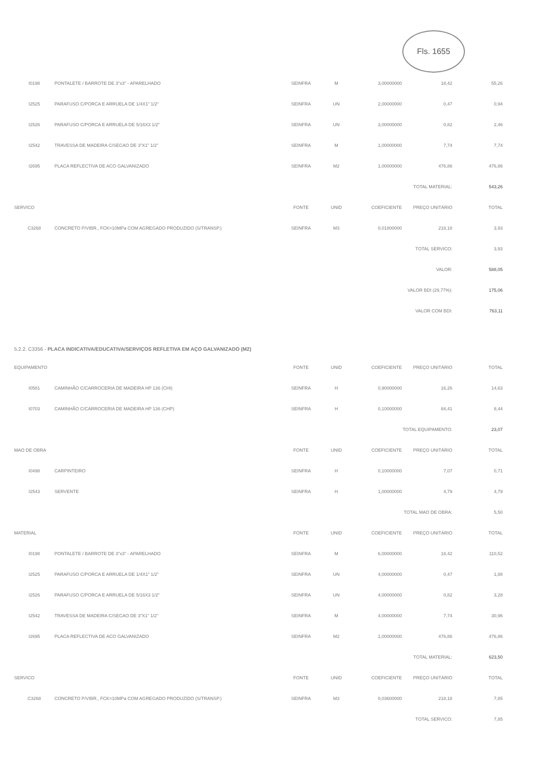Fls. 1655
| I0198 | PONTALETE / BARROTE DE 3"x3" - APARELHADO | SEINFRA | M | 3,00000000 | 18,42 | 55,26 |
| I2525 | PARAFUSO C/PORCA E ARRUELA DE 1/4X1" 1/2" | SEINFRA | UN | 2,00000000 | 0,47 | 0,94 |
| I2526 | PARAFUSO C/PORCA E ARRUELA DE 5/16X3 1/2" | SEINFRA | UN | 3,00000000 | 0,82 | 2,46 |
| I2542 | TRAVESSA DE MADEIRA C/SECAO DE 3"X1" 1/2" | SEINFRA | M | 1,00000000 | 7,74 | 7,74 |
| I2695 | PLACA REFLECTIVA DE ACO GALVANIZADO | SEINFRA | M2 | 1,00000000 | 476,86 | 476,86 |
| TOTAL MATERIAL: | | | | | | 543,26 |
| SERVICO | | FONTE | UNID | COEFICIENTE | PREÇO UNITÁRIO | TOTAL |
| C3268 | CONCRETO P/VIBR., FCK=10MPa COM AGREGADO PRODUZIDO (S/TRANSP.) | SEINFRA | M3 | 0,01800000 | 218,18 | 3,93 |
| TOTAL SERVICO: | | | | | | 3,93 |
| VALOR: | | | | | | 588,05 |
| VALOR BDI (29,77%): | | | | | | 175,06 |
| VALOR COM BDI: | | | | | | 763,11 |
5.2.2. C3356 - PLACA INDICATIVA/EDUCATIVA/SERVIÇOS REFLETIVA EM AÇO GALVANIZADO (M2)
| EQUIPAMENTO | | FONTE | UNID | COEFICIENTE | PREÇO UNITÁRIO | TOTAL |
| --- | --- | --- | --- | --- | --- | --- |
| I0581 | CAMINHÃO C/CARROCERIA DE MADEIRA HP 136 (CHI) | SEINFRA | H | 0,90000000 | 16,26 | 14,63 |
| I0703 | CAMINHÃO C/CARROCERIA DE MADEIRA HP 136 (CHP) | SEINFRA | H | 0,10000000 | 84,41 | 8,44 |
| TOTAL EQUIPAMENTO: | | | | | | 23,07 |
| MAO DE OBRA | | FONTE | UNID | COEFICIENTE | PREÇO UNITÁRIO | TOTAL |
| I0498 | CARPINTEIRO | SEINFRA | H | 0,10000000 | 7,07 | 0,71 |
| I2543 | SERVENTE | SEINFRA | H | 1,00000000 | 4,79 | 4,79 |
| TOTAL MAO DE OBRA: | | | | | | 5,50 |
| MATERIAL | | FONTE | UNID | COEFICIENTE | PREÇO UNITÁRIO | TOTAL |
| I0198 | PONTALETE / BARROTE DE 3"x3" - APARELHADO | SEINFRA | M | 6,00000000 | 18,42 | 110,52 |
| I2525 | PARAFUSO C/PORCA E ARRUELA DE 1/4X1" 1/2" | SEINFRA | UN | 4,00000000 | 0,47 | 1,88 |
| I2526 | PARAFUSO C/PORCA E ARRUELA DE 5/16X3 1/2" | SEINFRA | UN | 4,00000000 | 0,82 | 3,28 |
| I2542 | TRAVESSA DE MADEIRA C/SECAO DE 3"X1" 1/2" | SEINFRA | M | 4,00000000 | 7,74 | 30,96 |
| I2695 | PLACA REFLECTIVA DE ACO GALVANIZADO | SEINFRA | M2 | 1,00000000 | 476,86 | 476,86 |
| TOTAL MATERIAL: | | | | | | 623,50 |
| SERVICO | | FONTE | UNID | COEFICIENTE | PREÇO UNITÁRIO | TOTAL |
| C3268 | CONCRETO P/VIBR., FCK=10MPa COM AGREGADO PRODUZIDO (S/TRANSP.) | SEINFRA | M3 | 0,03600000 | 218,18 | 7,85 |
| TOTAL SERVICO: | | | | | | 7,85 |